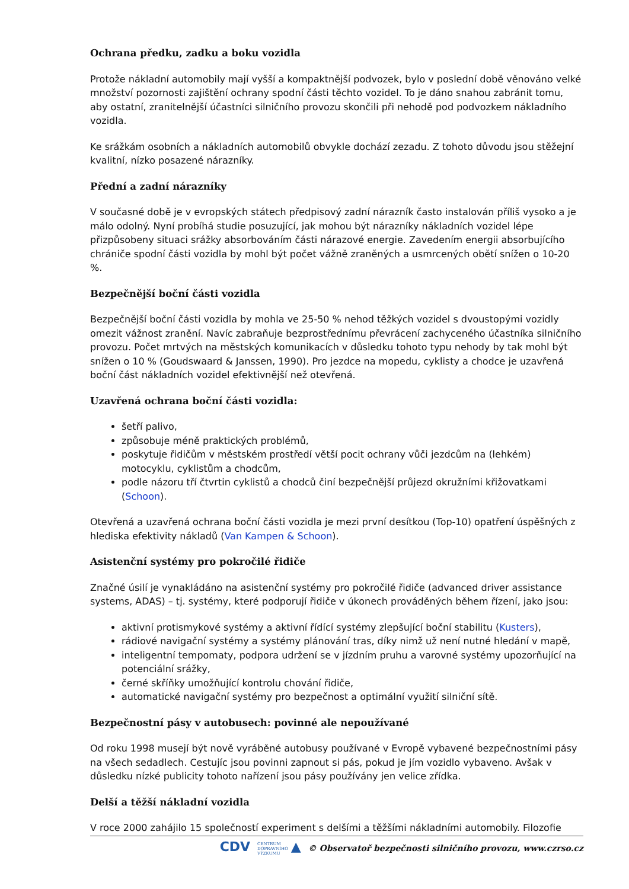Ochrana předku, zadku a boku vozidla
Protože nákladní automobily mají vyšší a kompaktnější podvozek, bylo v poslední době věnováno velké množství pozornosti zajištění ochrany spodní části těchto vozidel. To je dáno snahou zabránit tomu, aby ostatní, zranitelnější účastníci silničního provozu skončili při nehodě pod podvozkem nákladního vozidla.
Ke srážkám osobních a nákladních automobilů obvykle dochází zezadu. Z tohoto důvodu jsou stěžejní kvalitní, nízko posazené nárazníky.
Přední a zadní nárazníky
V současné době je v evropských státech předpisový zadní nárazník často instalován příliš vysoko a je málo odolný. Nyní probíhá studie posuzující, jak mohou být nárazníky nákladních vozidel lépe přizpůsobeny situaci srážky absorbováním části nárazové energie. Zavedením energii absorbujícího chrániče spodní části vozidla by mohl být počet vážně zraněných a usmrcených obětí snížen o 10-20 %.
Bezpečnější boční části vozidla
Bezpečnější boční části vozidla by mohla ve 25-50 % nehod těžkých vozidel s dvoustopými vozidly omezit vážnost zranění. Navíc zabraňuje bezprostřednímu převrácení zachyceného účastníka silničního provozu. Počet mrtvých na městských komunikacích v důsledku tohoto typu nehody by tak mohl být snížen o 10 % (Goudswaard & Janssen, 1990). Pro jezdce na mopedu, cyklisty a chodce je uzavřená boční část nákladních vozidel efektivnější než otevřená.
Uzavřená ochrana boční části vozidla:
šetří palivo,
způsobuje méně praktických problémů,
poskytuje řidičům v městském prostředí větší pocit ochrany vůči jezdcům na (lehkém) motocyklu, cyklistům a chodcům,
podle názoru tří čtvrtin cyklistů a chodců činí bezpečnější průjezd okružními křižovatkami (Schoon).
Otevřená a uzavřená ochrana boční části vozidla je mezi první desítkou (Top-10) opatření úspěšných z hlediska efektivity nákladů (Van Kampen & Schoon).
Asistenční systémy pro pokročilé řidiče
Značné úsilí je vynakládáno na asistenční systémy pro pokročilé řidiče (advanced driver assistance systems, ADAS) – tj. systémy, které podporují řidiče v úkonech prováděných během řízení, jako jsou:
aktivní protismykové systémy a aktivní řídící systémy zlepšující boční stabilitu (Kusters),
rádiové navigační systémy a systémy plánování tras, díky nimž už není nutné hledání v mapě,
inteligentní tempomaty, podpora udržení se v jízdním pruhu a varovné systémy upozorňující na potenciální srážky,
černé skříňky umožňující kontrolu chování řidiče,
automatické navigační systémy pro bezpečnost a optimální využití silniční sítě.
Bezpečnostní pásy v autobusech: povinné ale nepoužívané
Od roku 1998 musejí být nově vyráběné autobusy používané v Evropě vybavené bezpečnostními pásy na všech sedadlech. Cestujíc jsou povinni zapnout si pás, pokud je jím vozidlo vybaveno. Avšak v důsledku nízké publicity tohoto nařízení jsou pásy používány jen velice zřídka.
Delší a těžší nákladní vozidla
V roce 2000 zahájilo 15 společností experiment s delšími a těžšími nákladními automobily. Filozofie
CDV CENTRUM
DOPRAVNÍHO
VÝZKUMU ▲ © Observatoř bezpečnosti silničního provozu, www.czrso.cz